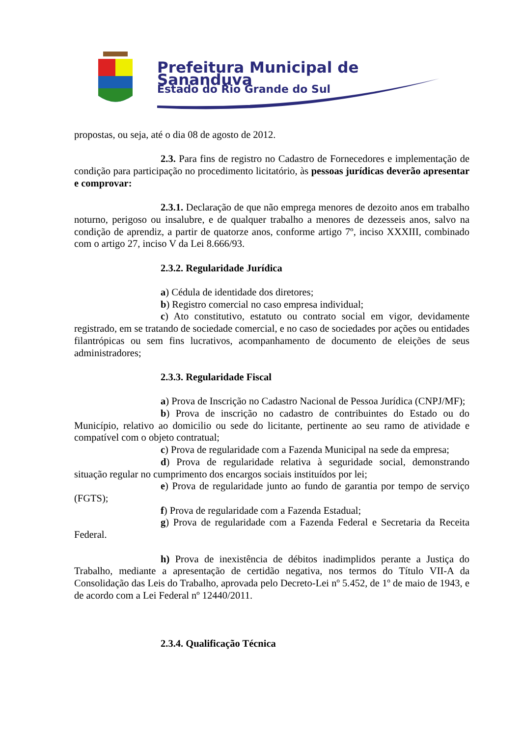Prefeitura Municipal de Sananduva
Estado do Rio Grande do Sul
propostas, ou seja, até o dia 08 de agosto de 2012.
2.3. Para fins de registro no Cadastro de Fornecedores e implementação de condição para participação no procedimento licitatório, às pessoas jurídicas deverão apresentar e comprovar:
2.3.1. Declaração de que não emprega menores de dezoito anos em trabalho noturno, perigoso ou insalubre, e de qualquer trabalho a menores de dezesseis anos, salvo na condição de aprendiz, a partir de quatorze anos, conforme artigo 7º, inciso XXXIII, combinado com o artigo 27, inciso V da Lei 8.666/93.
2.3.2. Regularidade Jurídica
a) Cédula de identidade dos diretores;
b) Registro comercial no caso empresa individual;
c) Ato constitutivo, estatuto ou contrato social em vigor, devidamente registrado, em se tratando de sociedade comercial, e no caso de sociedades por ações ou entidades filantrópicas ou sem fins lucrativos, acompanhamento de documento de eleições de seus administradores;
2.3.3. Regularidade Fiscal
a) Prova de Inscrição no Cadastro Nacional de Pessoa Jurídica (CNPJ/MF);
b) Prova de inscrição no cadastro de contribuintes do Estado ou do Município, relativo ao domicilio ou sede do licitante, pertinente ao seu ramo de atividade e compatível com o objeto contratual;
c) Prova de regularidade com a Fazenda Municipal na sede da empresa;
d) Prova de regularidade relativa à seguridade social, demonstrando situação regular no cumprimento dos encargos sociais instituídos por lei;
e) Prova de regularidade junto ao fundo de garantia por tempo de serviço (FGTS);
f) Prova de regularidade com a Fazenda Estadual;
g) Prova de regularidade com a Fazenda Federal e Secretaria da Receita Federal.
h) Prova de inexistência de débitos inadimplidos perante a Justiça do Trabalho, mediante a apresentação de certidão negativa, nos termos do Título VII-A da Consolidação das Leis do Trabalho, aprovada pelo Decreto-Lei nº 5.452, de 1º de maio de 1943, e de acordo com a Lei Federal nº 12440/2011.
2.3.4. Qualificação Técnica